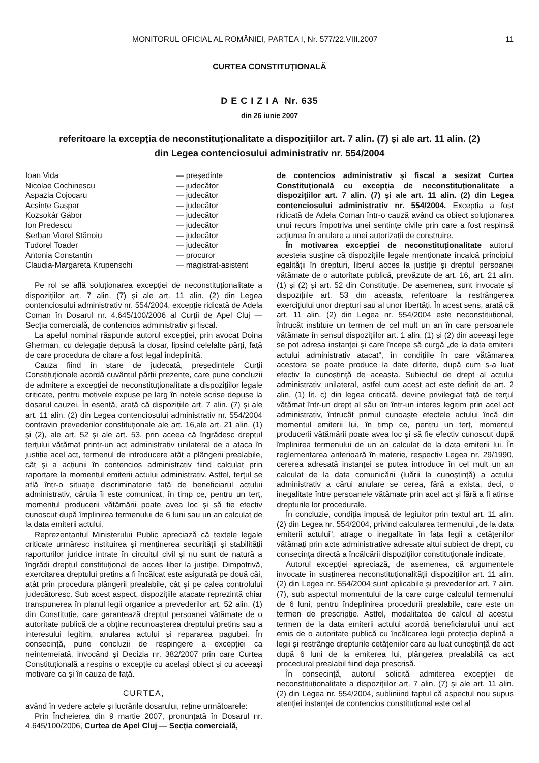MONITORUL OFICIAL AL ROMÂNIEI, PARTEA I, Nr. 577/22.VIII.2007 11
CURTEA CONSTITUȚIONALĂ
D E C I Z I A Nr. 635
din 26 iunie 2007
referitoare la excepția de neconstituționalitate a dispozițiilor art. 7 alin. (7) și ale art. 11 alin. (2)
din Legea contenciosului administrativ nr. 554/2004
| Ioan Vida | — președinte |
| Nicolae Cochinescu | — judecător |
| Aspazia Cojocaru | — judecător |
| Acsinte Gaspar | — judecător |
| Kozsokár Gábor | — judecător |
| Ion Predescu | — judecător |
| Șerban Viorel Stănoiu | — judecător |
| Tudorel Toader | — judecător |
| Antonia Constantin | — procuror |
| Claudia-Margareta Krupenschi | — magistrat-asistent |
Pe rol se află soluționarea excepției de neconstituționalitate a dispozițiilor art. 7 alin. (7) și ale art. 11 alin. (2) din Legea contenciosului administrativ nr. 554/2004, excepție ridicată de Adela Coman în Dosarul nr. 4.645/100/2006 al Curții de Apel Cluj — Secția comercială, de contencios administrativ și fiscal.
La apelul nominal răspunde autorul excepției, prin avocat Doina Gherman, cu delegație depusă la dosar, lipsind celelalte părți, față de care procedura de citare a fost legal îndeplinită.
Cauza fiind în stare de judecată, președintele Curții Constituționale acordă cuvântul părții prezente, care pune concluzii de admitere a excepției de neconstituționalitate a dispozițiilor legale criticate, pentru motivele expuse pe larg în notele scrise depuse la dosarul cauzei. În esență, arată că dispozițiile art. 7 alin. (7) și ale art. 11 alin. (2) din Legea contenciosului administrativ nr. 554/2004 contravin prevederilor constituționale ale art. 16,ale art. 21 alin. (1) și (2), ale art. 52 și ale art. 53, prin aceea că îngrădesc dreptul terțului vătămat printr-un act administrativ unilateral de a ataca în justiție acel act, termenul de introducere atât a plângerii prealabile, cât și a acțiunii în contencios administrativ fiind calculat prin raportare la momentul emiterii actului administrativ. Astfel, terțul se află într-o situație discriminatorie față de beneficiarul actului administrativ, căruia îi este comunicat, în timp ce, pentru un terț, momentul producerii vătămării poate avea loc și să fie efectiv cunoscut după împlinirea termenului de 6 luni sau un an calculat de la data emiterii actului.
Reprezentantul Ministerului Public apreciază că textele legale criticate urmăresc instituirea și menținerea securității și stabilității raporturilor juridice intrate în circuitul civil și nu sunt de natură a îngrădi dreptul constituțional de acces liber la justiție. Dimpotrivă, exercitarea dreptului pretins a fi încălcat este asigurată pe două căi, atât prin procedura plângerii prealabile, cât și pe calea controlului judecătoresc. Sub acest aspect, dispozițiile atacate reprezintă chiar transpunerea în planul legii organice a prevederilor art. 52 alin. (1) din Constituție, care garantează dreptul persoanei vătămate de o autoritate publică de a obține recunoașterea dreptului pretins sau a interesului legitim, anularea actului și repararea pagubei. În consecință, pune concluzii de respingere a excepției ca neîntemeiată, invocând și Decizia nr. 382/2007 prin care Curtea Constituțională a respins o excepție cu același obiect și cu aceeași motivare ca și în cauza de față.
CURTEA,
având în vedere actele și lucrările dosarului, reține următoarele:
Prin Încheierea din 9 martie 2007, pronunțată în Dosarul nr. 4.645/100/2006, Curtea de Apel Cluj — Secția comercială,
de contencios administrativ și fiscal a sesizat Curtea Constituțională cu excepția de neconstituționalitate a dispozițiilor art. 7 alin. (7) și ale art. 11 alin. (2) din Legea contenciosului administrativ nr. 554/2004. Excepția a fost ridicată de Adela Coman într-o cauză având ca obiect soluționarea unui recurs împotriva unei sentințe civile prin care a fost respinsă acțiunea în anulare a unei autorizații de construire.
În motivarea excepției de neconstituționalitate autorul acesteia susține că dispozițiile legale menționate încalcă principiul egalității în drepturi, liberul acces la justiție și dreptul persoanei vătămate de o autoritate publică, prevăzute de art. 16, art. 21 alin. (1) și (2) și art. 52 din Constituție. De asemenea, sunt invocate și dispozițiile art. 53 din aceasta, referitoare la restrângerea exercițiului unor drepturi sau al unor libertăți. În acest sens, arată că art. 11 alin. (2) din Legea nr. 554/2004 este neconstituțional, întrucât instituie un termen de cel mult un an în care persoanele vătămate în sensul dispozițiilor art. 1 alin. (1) și (2) din aceeași lege se pot adresa instanței și care începe să curgă „de la data emiterii actului administrativ atacat”, în condițiile în care vătămarea acestora se poate produce la date diferite, după cum s-a luat efectiv la cunoștință de aceasta. Subiectul de drept al actului administrativ unilateral, astfel cum acest act este definit de art. 2 alin. (1) lit. c) din legea criticată, devine privilegiat față de terțul vătămat într-un drept al său ori într-un interes legitim prin acel act administrativ, întrucât primul cunoaște efectele actului încă din momentul emiterii lui, în timp ce, pentru un terț, momentul producerii vătămării poate avea loc și să fie efectiv cunoscut după împlinirea termenului de un an calculat de la data emiterii lui. În reglementarea anterioară în materie, respectiv Legea nr. 29/1990, cererea adresată instanței se putea introduce în cel mult un an calculat de la data comunicării (luării la cunoștință) a actului administrativ a cărui anulare se cerea, fără a exista, deci, o inegalitate între persoanele vătămate prin acel act și fără a fi atinse drepturile lor procedurale.
În concluzie, condiția impusă de legiuitor prin textul art. 11 alin. (2) din Legea nr. 554/2004, privind calcularea termenului „de la data emiterii actului”, atrage o inegalitate în fața legii a cetățenilor vătămați prin acte administrative adresate altui subiect de drept, cu consecința directă a încălcării dispozițiilor constituționale indicate.
Autorul excepției apreciază, de asemenea, că argumentele invocate în susținerea neconstituționalității dispozițiilor art. 11 alin. (2) din Legea nr. 554/2004 sunt aplicabile și prevederilor art. 7 alin. (7), sub aspectul momentului de la care curge calculul termenului de 6 luni, pentru îndeplinirea procedurii prealabile, care este un termen de prescripție. Astfel, modalitatea de calcul al acestui termen de la data emiterii actului acordă beneficiarului unui act emis de o autoritate publică cu încălcarea legii protecția deplină a legii și restrânge drepturile cetățenilor care au luat cunoștință de act după 6 luni de la emiterea lui, plângerea prealabilă ca act procedural prealabil fiind deja prescrisă.
În consecință, autorul solicită admiterea excepției de neconstituționalitate a dispozițiilor art. 7 alin. (7) și ale art. 11 alin. (2) din Legea nr. 554/2004, subliniind faptul că aspectul nou supus atenției instanței de contencios constituțional este cel al